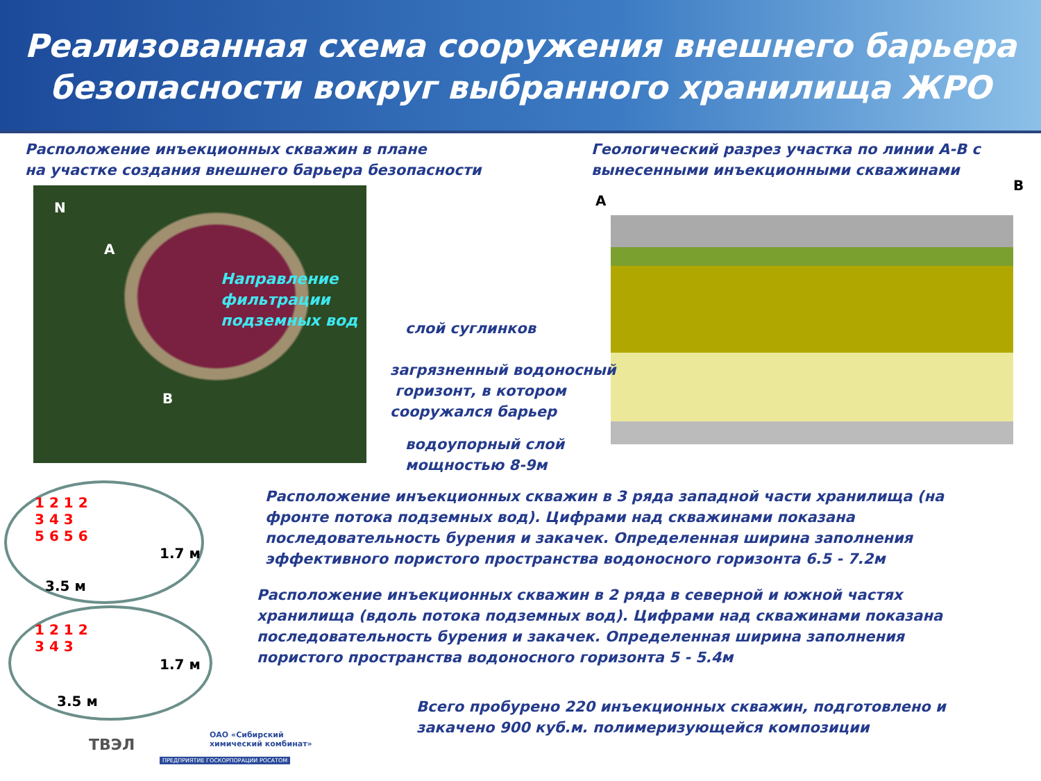Реализованная схема сооружения внешнего барьера
безопасности вокруг выбранного хранилища ЖРО
Расположение инъекционных скважин в плане
на участке создания внешнего барьера безопасности
Геологический разрез участка по линии А-В с
вынесенными инъекционными скважинами
N
A
B
Направление
фильтрации
подземных вод
A
B
слой суглинков
загрязненный водоносный
горизонт, в котором
сооружался барьер
водоупорный слой
мощностью 8-9м
1 2 1 2
3 4 3
5 6 5 6
1.7 м
3.5 м
1 2 1 2
3 4 3
1.7 м
3.5 м
Расположение инъекционных скважин в 3 ряда западной части хранилища (на
фронте потока подземных вод). Цифрами над скважинами показана
последовательность бурения и закачек. Определенная ширина заполнения
эффективного пористого пространства водоносного горизонта 6.5 - 7.2м
Расположение инъекционных скважин в 2 ряда в северной и южной частях
хранилища (вдоль потока подземных вод). Цифрами над скважинами показана
последовательность бурения и закачек. Определенная ширина заполнения
пористого пространства водоносного горизонта 5 - 5.4м
Всего пробурено 220 инъекционных скважин, подготовлено и
закачено 900 куб.м. полимеризующейся композиции
ТВЭЛ
ОАО «Сибирский
химический комбинат»
ПРЕДПРИЯТИЕ ГОСКОРПОРАЦИИ РОСАТОМ